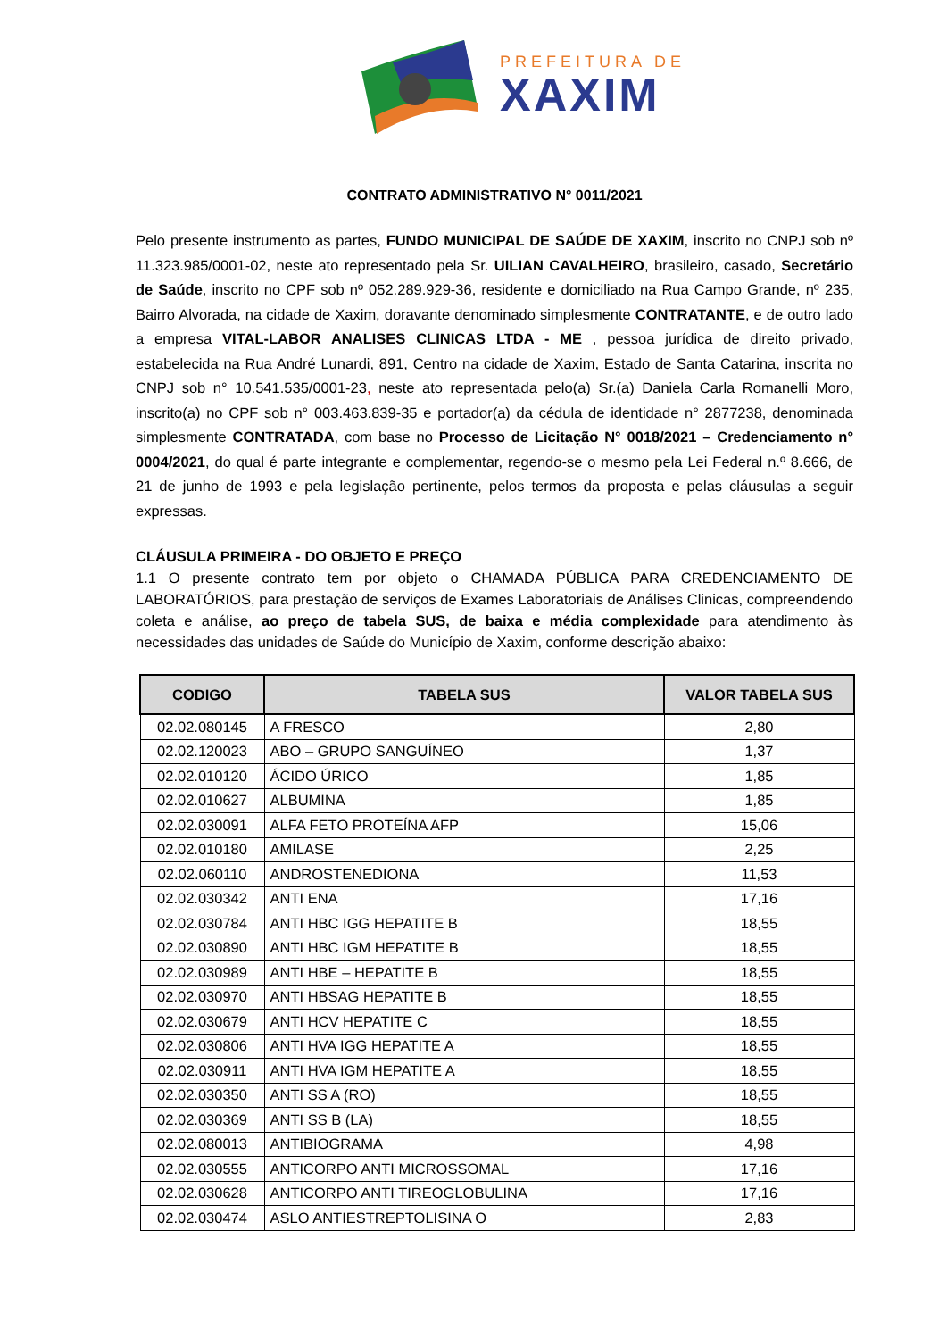PREFEITURA DE
XAXIM
CONTRATO ADMINISTRATIVO N° 0011/2021
Pelo presente instrumento as partes, FUNDO MUNICIPAL DE SAÚDE DE XAXIM, inscrito no CNPJ sob nº 11.323.985/0001-02, neste ato representado pela Sr. UILIAN CAVALHEIRO, brasileiro, casado, Secretário de Saúde, inscrito no CPF sob nº 052.289.929-36, residente e domiciliado na Rua Campo Grande, nº 235, Bairro Alvorada, na cidade de Xaxim, doravante denominado simplesmente CONTRATANTE, e de outro lado a empresa VITAL-LABOR ANALISES CLINICAS LTDA - ME , pessoa jurídica de direito privado, estabelecida na Rua André Lunardi, 891, Centro na cidade de Xaxim, Estado de Santa Catarina, inscrita no CNPJ sob n° 10.541.535/0001-23, neste ato representada pelo(a) Sr.(a) Daniela Carla Romanelli Moro, inscrito(a) no CPF sob n° 003.463.839-35 e portador(a) da cédula de identidade n° 2877238, denominada simplesmente CONTRATADA, com base no Processo de Licitação N° 0018/2021 – Credenciamento n° 0004/2021, do qual é parte integrante e complementar, regendo-se o mesmo pela Lei Federal n.º 8.666, de 21 de junho de 1993 e pela legislação pertinente, pelos termos da proposta e pelas cláusulas a seguir expressas.
CLÁUSULA PRIMEIRA - DO OBJETO E PREÇO
1.1 O presente contrato tem por objeto o CHAMADA PÚBLICA PARA CREDENCIAMENTO DE LABORATÓRIOS, para prestação de serviços de Exames Laboratoriais de Análises Clinicas, compreendendo coleta e análise, ao preço de tabela SUS, de baixa e média complexidade para atendimento às necessidades das unidades de Saúde do Município de Xaxim, conforme descrição abaixo:
| CODIGO | TABELA SUS | VALOR TABELA SUS |
| --- | --- | --- |
| 02.02.080145 | A FRESCO | 2,80 |
| 02.02.120023 | ABO – GRUPO SANGUÍNEO | 1,37 |
| 02.02.010120 | ÁCIDO ÚRICO | 1,85 |
| 02.02.010627 | ALBUMINA | 1,85 |
| 02.02.030091 | ALFA FETO PROTEÍNA AFP | 15,06 |
| 02.02.010180 | AMILASE | 2,25 |
| 02.02.060110 | ANDROSTENEDIONA | 11,53 |
| 02.02.030342 | ANTI ENA | 17,16 |
| 02.02.030784 | ANTI HBC IGG HEPATITE B | 18,55 |
| 02.02.030890 | ANTI HBC IGM HEPATITE B | 18,55 |
| 02.02.030989 | ANTI HBE – HEPATITE B | 18,55 |
| 02.02.030970 | ANTI HBSAG HEPATITE B | 18,55 |
| 02.02.030679 | ANTI HCV HEPATITE C | 18,55 |
| 02.02.030806 | ANTI HVA IGG HEPATITE A | 18,55 |
| 02.02.030911 | ANTI HVA IGM HEPATITE A | 18,55 |
| 02.02.030350 | ANTI SS A (RO) | 18,55 |
| 02.02.030369 | ANTI SS B (LA) | 18,55 |
| 02.02.080013 | ANTIBIOGRAMA | 4,98 |
| 02.02.030555 | ANTICORPO ANTI MICROSSOMAL | 17,16 |
| 02.02.030628 | ANTICORPO ANTI TIREOGLOBULINA | 17,16 |
| 02.02.030474 | ASLO ANTIESTREPTOLISINA O | 2,83 |